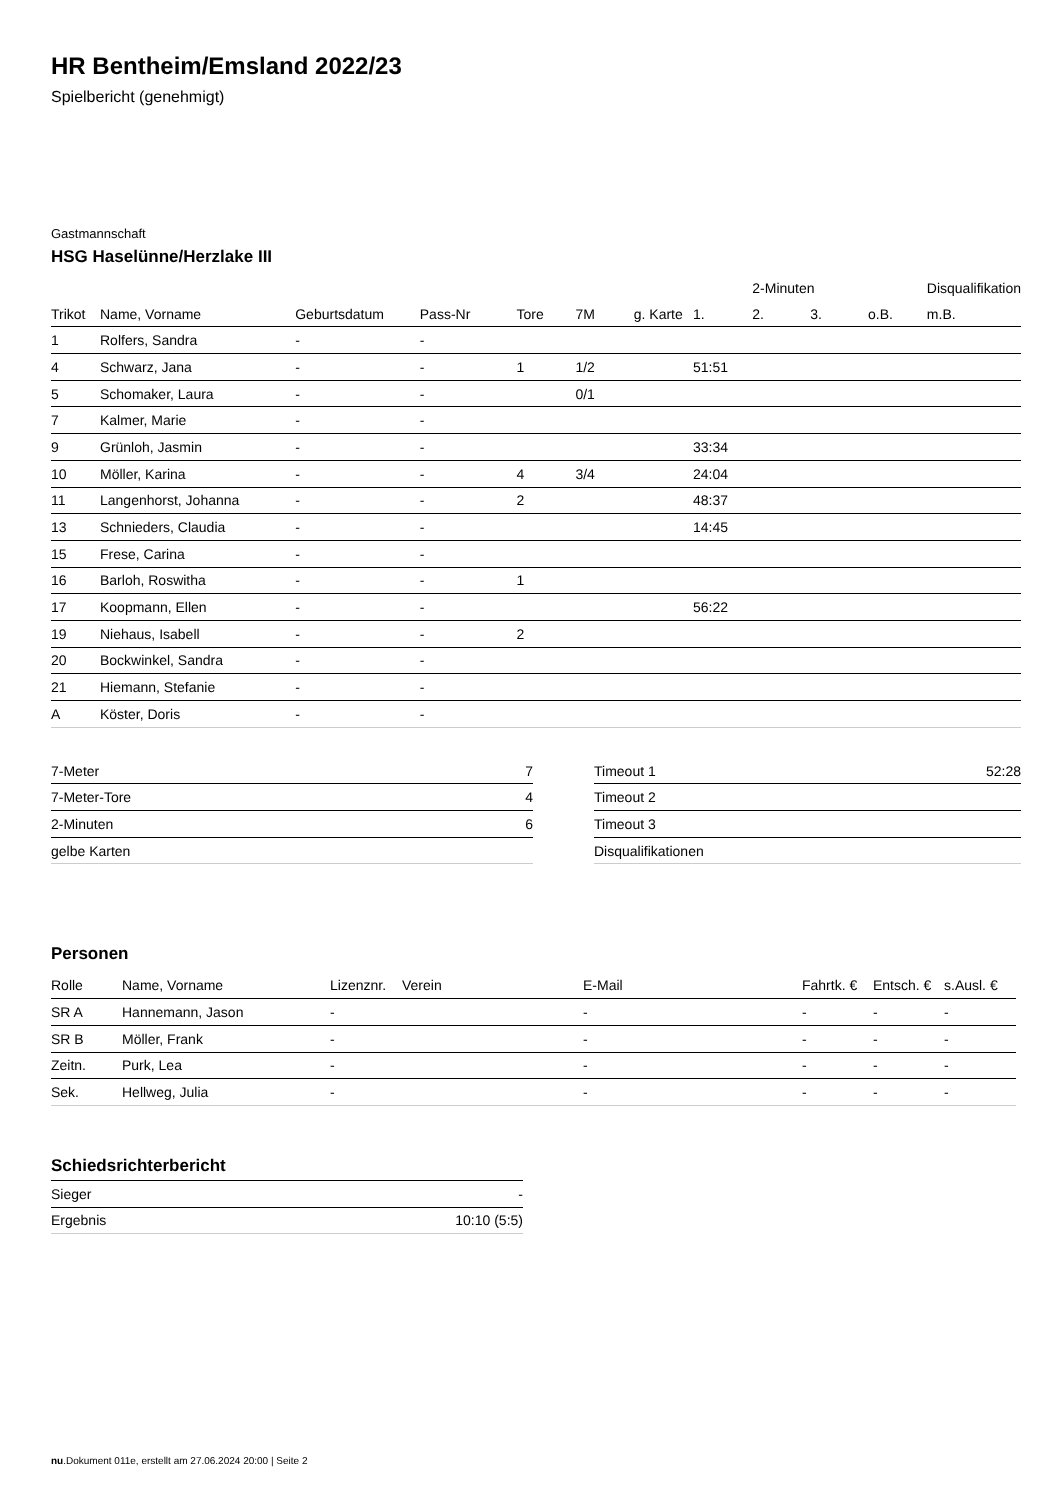HR Bentheim/Emsland 2022/23
Spielbericht (genehmigt)
Gastmannschaft
HSG Haselünne/Herzlake III
| | | | | | | | | 2-Minuten | | | Disqualifikation |
| --- | --- | --- | --- | --- | --- | --- | --- | --- | --- | --- | --- |
| Trikot | Name, Vorname | Geburtsdatum | Pass-Nr | Tore | 7M | g. Karte | 1. | 2. | 3. | o.B. | m.B. |
| 1 | Rolfers, Sandra | - | - | | | | | | | | |
| 4 | Schwarz, Jana | - | - | 1 | 1/2 | | 51:51 | | | | |
| 5 | Schomaker, Laura | - | - | | 0/1 | | | | | | |
| 7 | Kalmer, Marie | - | - | | | | | | | | |
| 9 | Grünloh, Jasmin | - | - | | | | 33:34 | | | | |
| 10 | Möller, Karina | - | - | 4 | 3/4 | | 24:04 | | | | |
| 11 | Langenhorst, Johanna | - | - | 2 | | | 48:37 | | | | |
| 13 | Schnieders, Claudia | - | - | | | | 14:45 | | | | |
| 15 | Frese, Carina | - | - | | | | | | | | |
| 16 | Barloh, Roswitha | - | - | 1 | | | | | | | |
| 17 | Koopmann, Ellen | - | - | | | | 56:22 | | | | |
| 19 | Niehaus, Isabell | - | - | 2 | | | | | | | |
| 20 | Bockwinkel, Sandra | - | - | | | | | | | | |
| 21 | Hiemann, Stefanie | - | - | | | | | | | | |
| A | Köster, Doris | - | - | | | | | | | | |
| 7-Meter | 7 |
| 7-Meter-Tore | 4 |
| 2-Minuten | 6 |
| gelbe Karten | |
| Timeout 1 | 52:28 |
| Timeout 2 | |
| Timeout 3 | |
| Disqualifikationen | |
Personen
| Rolle | Name, Vorname | Lizenznr. | Verein | E-Mail | Fahrtk. € | Entsch. € | s.Ausl. € |
| --- | --- | --- | --- | --- | --- | --- | --- |
| SR A | Hannemann, Jason | - | | - | - | - | - |
| SR B | Möller, Frank | - | | - | - | - | - |
| Zeitn. | Purk, Lea | - | | - | - | - | - |
| Sek. | Hellweg, Julia | - | | - | - | - | - |
Schiedsrichterbericht
| Sieger | - |
| Ergebnis | 10:10 (5:5) |
nu.Dokument 011e, erstellt am 27.06.2024 20:00 | Seite 2